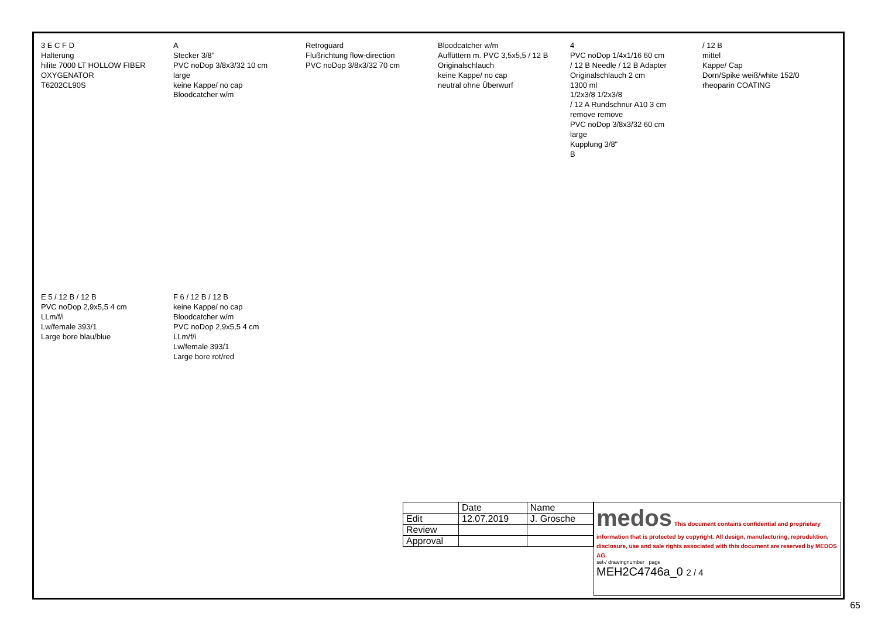3 E C F D
Halterung
hilite 7000 LT HOLLOW FIBER OXYGENATOR
T6202CL90S
A
Stecker 3/8"
PVC noDop 3/8x3/32 10 cm
large
keine Kappe/ no cap
Bloodcatcher w/m
Retroguard
Flußrichtung flow-direction
PVC noDop 3/8x3/32 70 cm
Bloodcatcher w/m
Auffüttern m. PVC 3,5x5,5 / 12 B
Originalschlauch
keine Kappe/ no cap
neutral ohne Überwurf
4
PVC noDop 1/4x1/16 60 cm
/ 12 B Needle / 12 B Adapter
Originalschlauch 2 cm
1300 ml
1/2x3/8 1/2x3/8
/ 12 A Rundschnur A10 3 cm
remove remove
PVC noDop 3/8x3/32 60 cm
large
Kupplung 3/8"
B
/ 12 B
mittel
Kappe/ Cap
Dorn/Spike weiß/white 152/0
rheoparin COATING
E 5 / 12 B / 12 B
PVC noDop 2,9x5,5 4 cm
LLm/f/i
Lw/female 393/1
Large bore blau/blue
F 6 / 12 B / 12 B
keine Kappe/ no cap
Bloodcatcher w/m
PVC noDop 2,9x5,5 4 cm
LLm/f/i
Lw/female 393/1
Large bore rot/red
| | Date | Name |
| --- | --- | --- |
| Edit | 12.07.2019 | J. Grosche |
| Review | | |
| Approval | | |
medos This document contains confidential and proprietary information that is protected by copyright. All design, manufacturing, reproduktion, disclosure, use and sale rights associated with this document are reserved by MEDOS AG.
set-/ drawingnumber page
MEH2C4746a_0 2 / 4
65